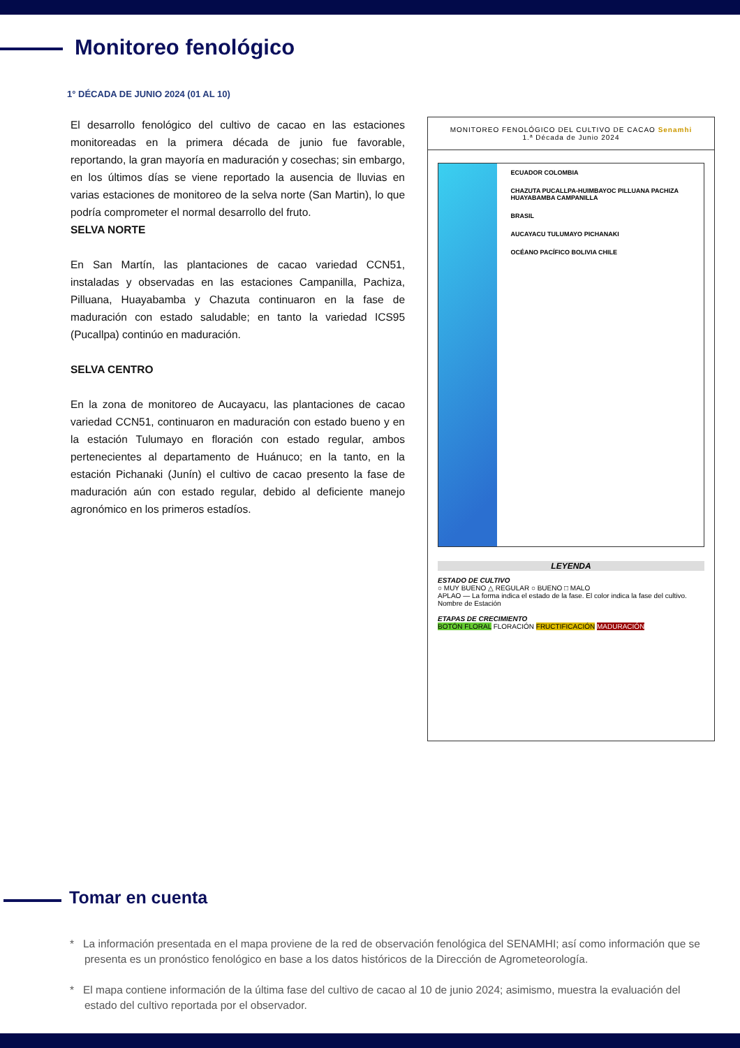Monitoreo fenológico
1° DÉCADA DE JUNIO 2024 (01 AL 10)
El desarrollo fenológico del cultivo de cacao en las estaciones monitoreadas en la primera década de junio fue favorable, reportando, la gran mayoría en maduración y cosechas; sin embargo, en los últimos días se viene reportado la ausencia de lluvias en varias estaciones de monitoreo de la selva norte (San Martin), lo que podría comprometer el normal desarrollo del fruto.
SELVA NORTE
En San Martín, las plantaciones de cacao variedad CCN51, instaladas y observadas en las estaciones Campanilla, Pachiza, Pilluana, Huayabamba y Chazuta continuaron en la fase de maduración con estado saludable; en tanto la variedad ICS95 (Pucallpa) continúo en maduración.
SELVA CENTRO
En la zona de monitoreo de Aucayacu, las plantaciones de cacao variedad CCN51, continuaron en maduración con estado bueno y en la estación Tulumayo en floración con estado regular, ambos pertenecientes al departamento de Huánuco; en la tanto, en la estación Pichanaki (Junín) el cultivo de cacao presento la fase de maduración aún con estado regular, debido al deficiente manejo agronómico en los primeros estadíos.
MONITOREO FENOLÓGICO DEL CULTIVO DE CACAO Senamhi
1.ª Década de Junio 2024
ECUADOR COLOMBIA
CHAZUTA PUCALLPA-HUIMBAYOC PILLUANA PACHIZA HUAYABAMBA CAMPANILLA
BRASIL
AUCAYACU TULUMAYO PICHANAKI
OCÉANO PACÍFICO BOLIVIA CHILE
LEYENDA
ESTADO DE CULTIVO
○ MUY BUENO △ REGULAR ○ BUENO □ MALO
APLAO — La forma indica el estado de la fase. El color indica la fase del cultivo. Nombre de Estación
ETAPAS DE CRECIMIENTO
BOTÓN FLORAL FLORACIÓN FRUCTIFICACIÓN MADURACIÓN
Tomar en cuenta
* La información presentada en el mapa proviene de la red de observación fenológica del SENAMHI; así como información que se presenta es un pronóstico fenológico en base a los datos históricos de la Dirección de Agrometeorología.
* El mapa contiene información de la última fase del cultivo de cacao al 10 de junio 2024; asimismo, muestra la evaluación del estado del cultivo reportada por el observador.